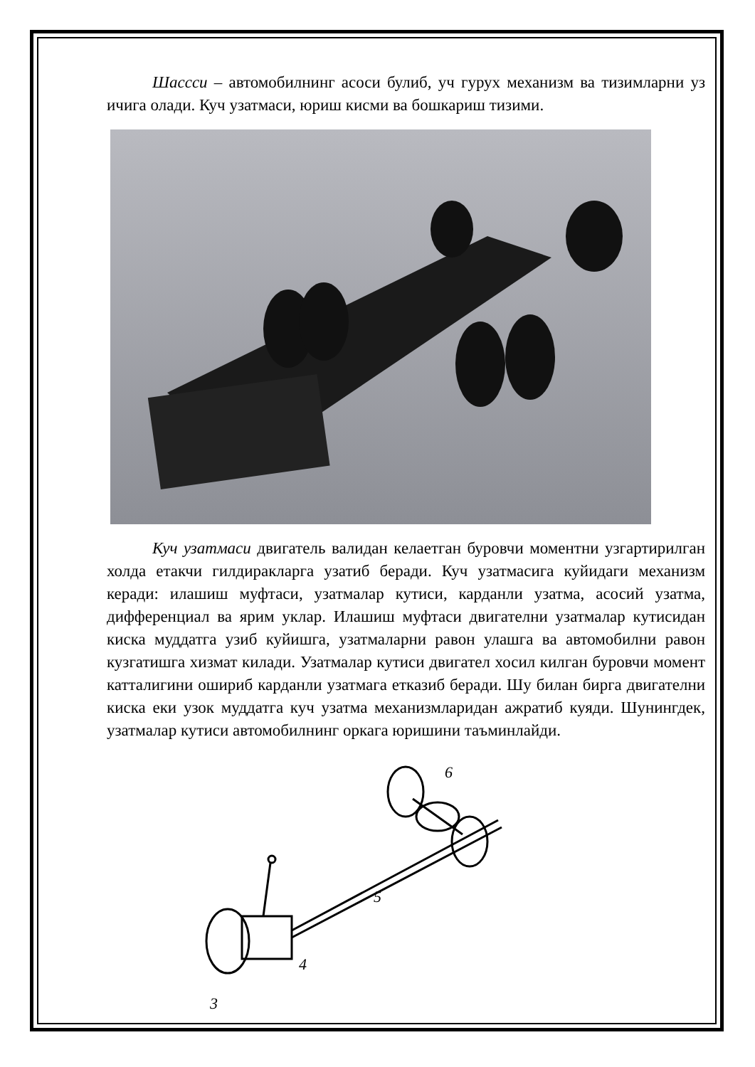Шассси – автомобилнинг асоси булиб, уч гурух механизм ва тизимларни уз ичига олади. Куч узатмаси, юриш кисми ва бошкариш тизими.
Куч узатмаси двигатель валидан келаетган буровчи моментни узгартирилган холда етакчи гилдиракларга узатиб беради. Куч узатмасига куйидаги механизм керади: илашиш муфтаси, узатмалар кутиси, карданли узатма, асосий узатма, дифференциал ва ярим уклар. Илашиш муфтаси двигателни узатмалар кутисидан киска муддатга узиб куйишга, узатмаларни равон улашга ва автомобилни равон кузгатишга хизмат килади. Узатмалар кутиси двигател хосил килган буровчи момент катталигини ошириб карданли узатмага етказиб беради. Шу билан бирга двигателни киска еки узок муддатга куч узатма механизмларидан ажратиб куяди. Шунингдек, узатмалар кутиси автомобилнинг оркага юришини таъминлайди.
6
5
4
3